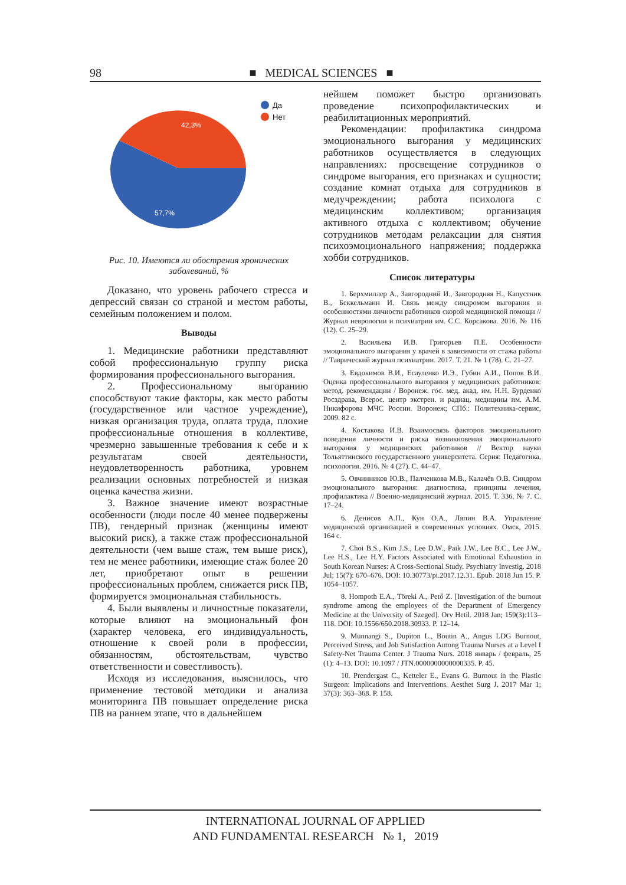98 ■ MEDICAL SCIENCES ■
42,3%
57,7%
Да
Нет
Рис. 10. Имеются ли обострения хронических заболеваний, %
Доказано, что уровень рабочего стресса и депрессий связан со страной и местом работы, семейным положением и полом.
Выводы
1. Медицинские работники представляют собой профессиональную группу риска формирования профессионального выгорания.
2. Профессиональному выгоранию способствуют такие факторы, как место работы (государственное или частное учреждение), низкая организация труда, оплата труда, плохие профессиональные отношения в коллективе, чрезмерно завышенные требования к себе и к результатам своей деятельности, неудовлетворенность работника, уровнем реализации основных потребностей и низкая оценка качества жизни.
3. Важное значение имеют возрастные особенности (люди после 40 менее подвержены ПВ), гендерный признак (женщины имеют высокий риск), а также стаж профессиональной деятельности (чем выше стаж, тем выше риск), тем не менее работники, имеющие стаж более 20 лет, приобретают опыт в решении профессиональных проблем, снижается риск ПВ, формируется эмоциональная стабильность.
4. Были выявлены и личностные показатели, которые влияют на эмоциональный фон (характер человека, его индивидуальность, отношение к своей роли в профессии, обязанностям, обстоятельствам, чувство ответственности и совестливость).
Исходя из исследования, выяснилось, что применение тестовой методики и анализа мониторинга ПВ повышает определение риска ПВ на раннем этапе, что в дальнейшем
нейшем поможет быстро организовать проведение психопрофилактических и реабилитационных мероприятий.
Рекомендации: профилактика синдрома эмоционального выгорания у медицинских работников осуществляется в следующих направлениях: просвещение сотрудников о синдроме выгорания, его признаках и сущности; создание комнат отдыха для сотрудников в медучреждении; работа психолога с медицинским коллективом; организация активного отдыха с коллективом; обучение сотрудников методам релаксации для снятия психоэмоционального напряжения; поддержка хобби сотрудников.
Список литературы
1. Берхмиллер А., Завгородний И., Завгородняя Н., Капустник В., Беккельманн И. Связь между синдромом выгорания и особенностями личности работников скорой медицинской помощи // Журнал неврологии и психиатрии им. С.С. Корсакова. 2016. № 116 (12). С. 25–29.
2. Васильева И.В. Григорьев П.Е. Особенности эмоционального выгорания у врачей в зависимости от стажа работы // Таврический журнал психиатрии. 2017. Т. 21. № 1 (78). С. 21–27.
3. Евдокимов В.И., Есауленко И.Э., Губин А.И., Попов В.И. Оценка профессионального выгорания у медицинских работников: метод. рекомендации / Воронеж. гос. мед. акад. им. Н.Н. Бурденко Росздрава, Всерос. центр экстрен. и радиац. медицины им. А.М. Никифорова МЧС России. Воронеж; СПб.: Политехника-сервис, 2009. 82 с.
4. Костакова И.В. Взаимосвязь факторов эмоционального поведения личности и риска возникновения эмоционального выгорания у медицинских работников // Вектор науки Тольяттинского государственного университета. Серия: Педагогика, психология. 2016. № 4 (27). С. 44–47.
5. Овчинников Ю.В., Палченкова М.В., Калачёв О.В. Синдром эмоционального выгорания: диагностика, принципы лечения, профилактика // Военно-медицинский журнал. 2015. Т. 336. № 7. С. 17–24.
6. Денисов А.П., Кун О.А., Ляпин В.А. Управление медицинской организацией в современных условиях. Омск, 2015. 164 с.
7. Choi B.S., Kim J.S., Lee D.W., Paik J.W., Lee B.C., Lee J.W., Lee H.S., Lee H.Y. Factors Associated with Emotional Exhaustion in South Korean Nurses: A Cross-Sectional Study. Psychiatry Investig. 2018 Jul; 15(7): 670–676. DOI: 10.30773/pi.2017.12.31. Epub. 2018 Jun 15. P. 1054–1057.
8. Hompoth E.A., Töreki A., Pető Z. [Investigation of the burnout syndrome among the employees of the Department of Emergency Medicine at the University of Szeged]. Orv Hetil. 2018 Jan; 159(3):113–118. DOI: 10.1556/650.2018.30933. P. 12–14.
9. Munnangi S., Dupiton L., Boutin A., Angus LDG Burnout, Perceived Stress, and Job Satisfaction Among Trauma Nurses at a Level I Safety-Net Trauma Center. J Trauma Nurs. 2018 январь / февраль, 25 (1): 4–13. DOI: 10.1097 / JTN.0000000000000335. P. 45.
10. Prendergast C., Ketteler E., Evans G. Burnout in the Plastic Surgeon: Implications and Interventions. Aesthet Surg J. 2017 Mar 1; 37(3): 363–368. P. 158.
INTERNATIONAL JOURNAL OF APPLIED
AND FUNDAMENTAL RESEARCH № 1, 2019